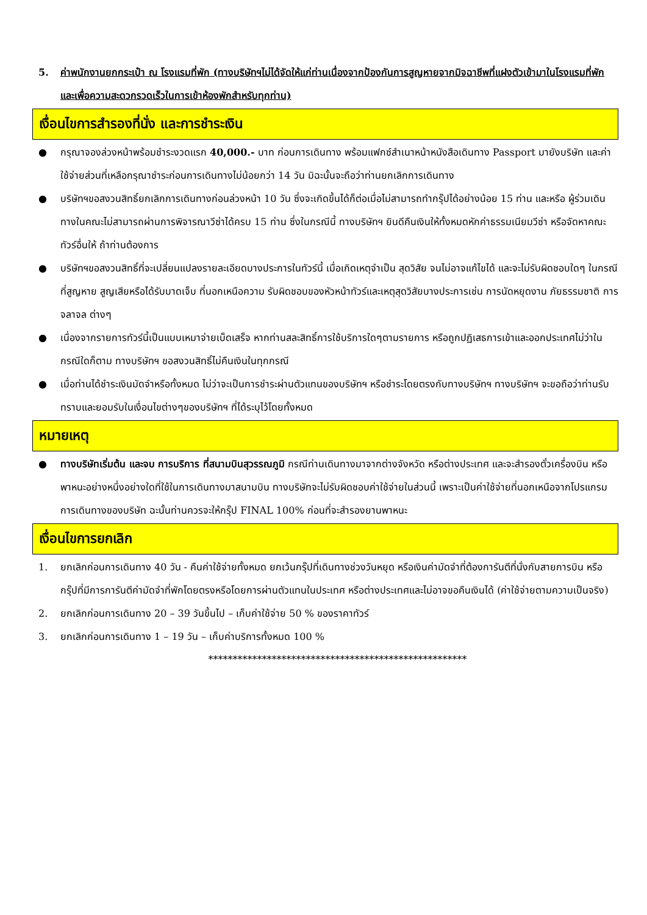5. ค่าพนักงานยกกระเป๋า ณ โรงแรมที่พัก (ทางบริษัทฯไม่ได้จัดให้แก่ท่านเนื่องจากป้องกันการสูญหายจากมิจฉาชีพที่แฝงตัวเข้ามาในโรงแรมที่พัก และเพื่อความสะดวกรวดเร็วในการเข้าห้องพักสำหรับทุกท่าน)
เงื่อนไขการสำรองที่นั่ง และการชำระเงิน
● กรุณาจองล่วงหน้าพร้อมชำระงวดแรก 40,000.- บาท ก่อนการเดินทาง พร้อมแฟกซ์สำเนาหน้าหนังสือเดินทาง Passport มายังบริษัท และค่าใช้จ่ายส่วนที่เหลือกรุณาชำระก่อนการเดินทางไม่น้อยกว่า 14 วัน มิฉะนั้นจะถือว่าท่านยกเลิกการเดินทาง
● บริษัทฯขอสงวนสิทธิ์ยกเลิกการเดินทางก่อนล่วงหน้า 10 วัน ซึ่งจะเกิดขึ้นได้ก็ต่อเมื่อไม่สามารถทำกรุ๊ปได้อย่างน้อย 15 ท่าน และหรือ ผู้ร่วมเดินทางในคณะไม่สามารถผ่านการพิจารณาวีซ่าได้ครบ 15 ท่าน ซึ่งในกรณีนี้ ทางบริษัทฯ ยินดีคืนเงินให้ทั้งหมดหักค่าธรรมเนียมวีซ่า หรือจัดหาคณะทัวร์อื่นให้ ถ้าท่านต้องการ
● บริษัทฯขอสงวนสิทธิ์ที่จะเปลี่ยนแปลงรายละเอียดบางประการในทัวร์นี้ เมื่อเกิดเหตุจำเป็น สุดวิสัย จนไม่อาจแก้ไขได้ และจะไม่รับผิดชอบใดๆ ในกรณีที่สูญหาย สูญเสียหรือได้รับบาดเจ็บ ที่นอกเหนือความ รับผิดชอบของหัวหน้าทัวร์และเหตุสุดวิสัยบางประการเช่น การนัดหยุดงาน ภัยธรรมชาติ การจลาจล ต่างๆ
● เนื่องจากรายการทัวร์นี้เป็นแบบเหมาจ่ายเบ็ดเสร็จ หากท่านสละสิทธิ์การใช้บริการใดๆตามรายการ หรือถูกปฏิเสธการเข้าและออกประเทศไม่ว่าในกรณีใดก็ตาม ทางบริษัทฯ ขอสงวนสิทธิ์ไม่คืนเงินในทุกกรณี
● เมื่อท่านได้ชำระเงินมัดจำหรือทั้งหมด ไม่ว่าจะเป็นการชำระผ่านตัวแทนของบริษัทฯ หรือชำระโดยตรงกับทางบริษัทฯ ทางบริษัทฯ จะขอถือว่าท่านรับทราบและยอมรับในเงื่อนไขต่างๆของบริษัทฯ ที่ได้ระบุไว้โดยทั้งหมด
หมายเหตุ
● ทางบริษัทเริ่มต้น และจบ การบริการ ที่สนามบินสุวรรณภูมิ กรณีท่านเดินทางมาจากต่างจังหวัด หรือต่างประเทศ และจะสำรองตั๋วเครื่องบิน หรือพาหนะอย่างหนึ่งอย่างใดที่ใช้ในการเดินทางมาสนามบิน ทางบริษัทจะไม่รับผิดชอบค่าใช้จ่ายในส่วนนี้ เพราะเป็นค่าใช้จ่ายที่นอกเหนือจากโปรแกรมการเดินทางของบริษัท ฉะนั้นท่านควรจะให้กรุ๊ป FINAL 100% ก่อนที่จะสำรองยานพาหนะ
เงื่อนไขการยกเลิก
1. ยกเลิกก่อนการเดินทาง 40 วัน - คืนค่าใช้จ่ายทั้งหมด ยกเว้นกรุ๊ปที่เดินทางช่วงวันหยุด หรือเงินค่ามัดจำที่ต้องการันตีที่นั่งกับสายการบิน หรือ กรุ๊ปที่มีการการันตีค่ามัดจำที่พักโดยตรงหรือโดยการผ่านตัวแทนในประเทศ หรือต่างประเทศและไม่อาจขอคืนเงินได้ (ค่าใช้จ่ายตามความเป็นจริง)
2. ยกเลิกก่อนการเดินทาง 20 – 39 วันขึ้นไป – เก็บค่าใช้จ่าย 50 % ของราคาทัวร์
3. ยกเลิกก่อนการเดินทาง 1 – 19 วัน – เก็บค่าบริการทั้งหมด 100 %
*****************************************************